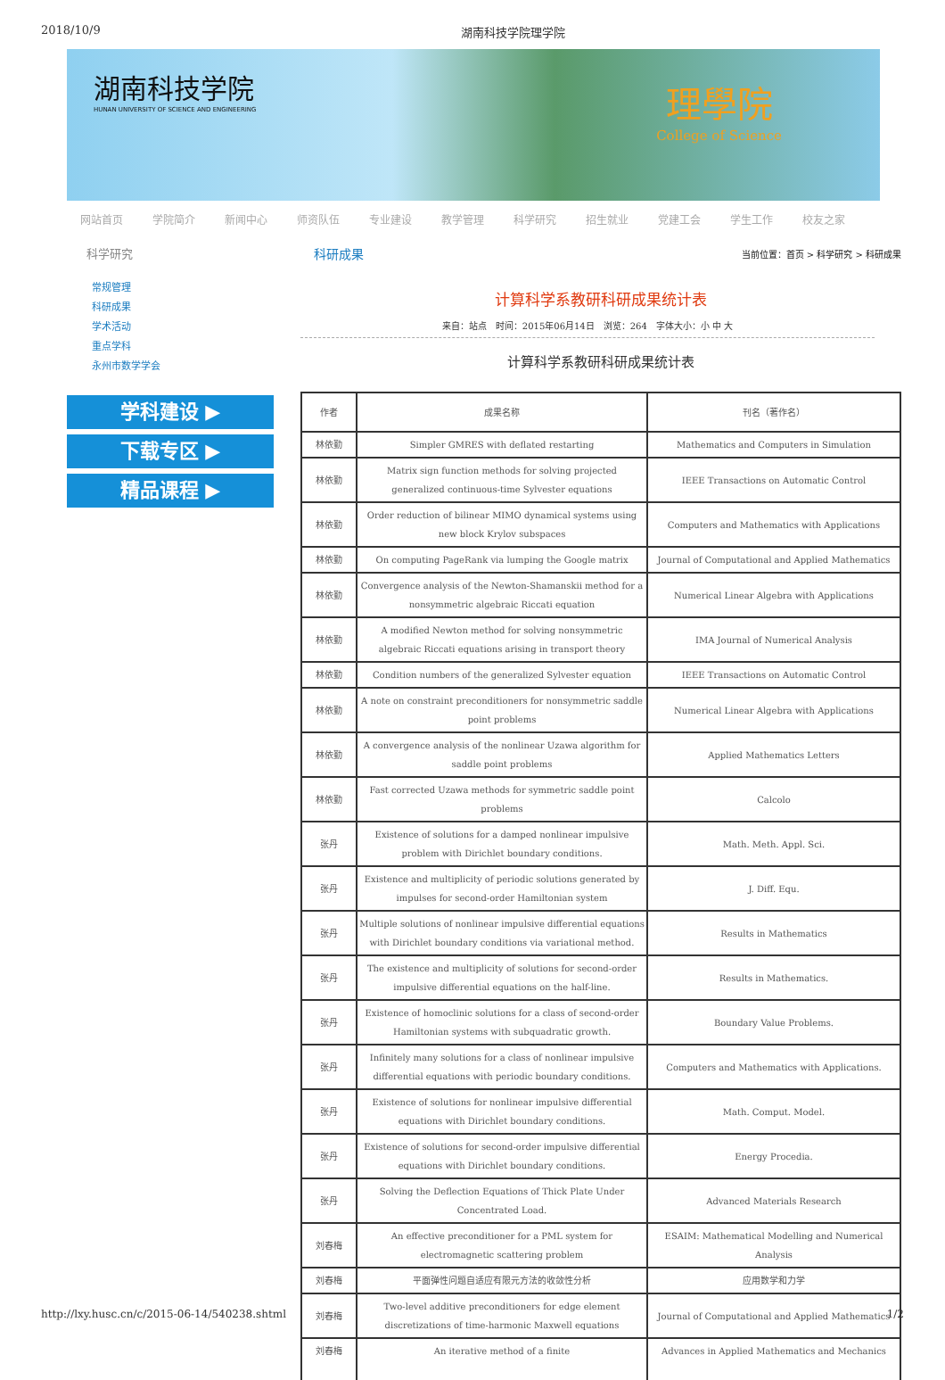2018/10/9 湖南科技学院理学院
湖南科技学院
HUNAN UNIVERSITY OF SCIENCE AND ENGINEERING
理學院
College of Science
网站首页 学院简介 新闻中心 师资队伍 专业建设 教学管理 科学研究 招生就业 党建工会 学生工作 校友之家
科学研究
常规管理
科研成果
学术活动
重点学科
永州市数学学会
学科建设 ▶
下载专区 ▶
精品课程 ▶
科研成果 当前位置：首页 > 科学研究 > 科研成果
计算科学系教研科研成果统计表
来自：站点　时间：2015年06月14日　浏览：264　字体大小：小 中 大
计算科学系教研科研成果统计表
| 作者 | 成果名称 | 刊名（著作名） |
| --- | --- | --- |
| 林依勤 | Simpler GMRES with deflated restarting | Mathematics and Computers in Simulation |
| 林依勤 | Matrix sign function methods for solving projected generalized continuous-time Sylvester equations | IEEE Transactions on Automatic Control |
| 林依勤 | Order reduction of bilinear MIMO dynamical systems using new block Krylov subspaces | Computers and Mathematics with Applications |
| 林依勤 | On computing PageRank via lumping the Google matrix | Journal of Computational and Applied Mathematics |
| 林依勤 | Convergence analysis of the Newton-Shamanskii method for a nonsymmetric algebraic Riccati equation | Numerical Linear Algebra with Applications |
| 林依勤 | A modified Newton method for solving nonsymmetric algebraic Riccati equations arising in transport theory | IMA Journal of Numerical Analysis |
| 林依勤 | Condition numbers of the generalized Sylvester equation | IEEE Transactions on Automatic Control |
| 林依勤 | A note on constraint preconditioners for nonsymmetric saddle point problems | Numerical Linear Algebra with Applications |
| 林依勤 | A convergence analysis of the nonlinear Uzawa algorithm for saddle point problems | Applied Mathematics Letters |
| 林依勤 | Fast corrected Uzawa methods for symmetric saddle point problems | Calcolo |
| 张丹 | Existence of solutions for a damped nonlinear impulsive problem with Dirichlet boundary conditions. | Math. Meth. Appl. Sci. |
| 张丹 | Existence and multiplicity of periodic solutions generated by impulses for second-order Hamiltonian system | J. Diff. Equ. |
| 张丹 | Multiple solutions of nonlinear impulsive differential equations with Dirichlet boundary conditions via variational method. | Results in Mathematics |
| 张丹 | The existence and multiplicity of solutions for second-order impulsive differential equations on the half-line. | Results in Mathematics. |
| 张丹 | Existence of homoclinic solutions for a class of second-order Hamiltonian systems with subquadratic growth. | Boundary Value Problems. |
| 张丹 | Infinitely many solutions for a class of nonlinear impulsive differential equations with periodic boundary conditions. | Computers and Mathematics with Applications. |
| 张丹 | Existence of solutions for nonlinear impulsive differential equations with Dirichlet boundary conditions. | Math. Comput. Model. |
| 张丹 | Existence of solutions for second-order impulsive differential equations with Dirichlet boundary conditions. | Energy Procedia. |
| 张丹 | Solving the Deflection Equations of Thick Plate Under Concentrated Load. | Advanced Materials Research |
| 刘春梅 | An effective preconditioner for a PML system for electromagnetic scattering problem | ESAIM: Mathematical Modelling and Numerical Analysis |
| 刘春梅 | 平面弹性问题自适应有限元方法的收敛性分析 | 应用数学和力学 |
| 刘春梅 | Two-level additive preconditioners for edge element discretizations of time-harmonic Maxwell equations | Journal of Computational and Applied Mathematics |
| 刘春梅 | An iterative method of a finite | Advances in Applied Mathematics and Mechanics |
http://lxy.husc.cn/c/2015-06-14/540238.shtml 1/2